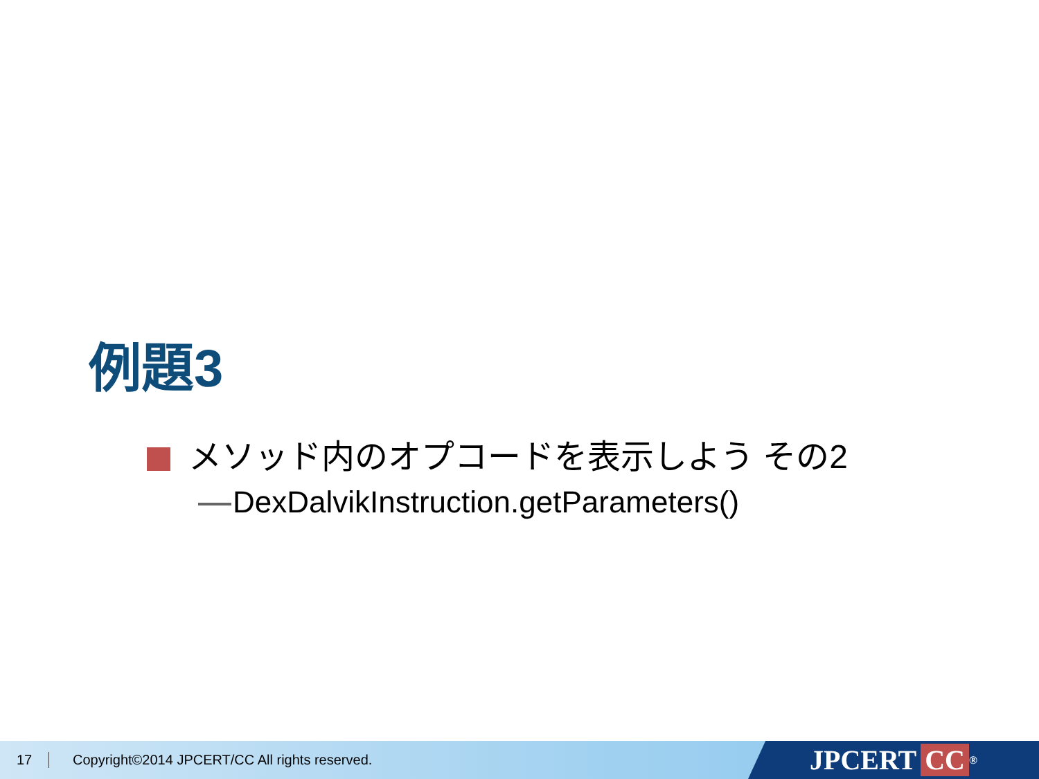例題3
メソッド内のオプコードを表示しよう その2
DexDalvikInstruction.getParameters()
17 Copyright©2014 JPCERT/CC All rights reserved.
JPCERT CC<sup>®</sup>